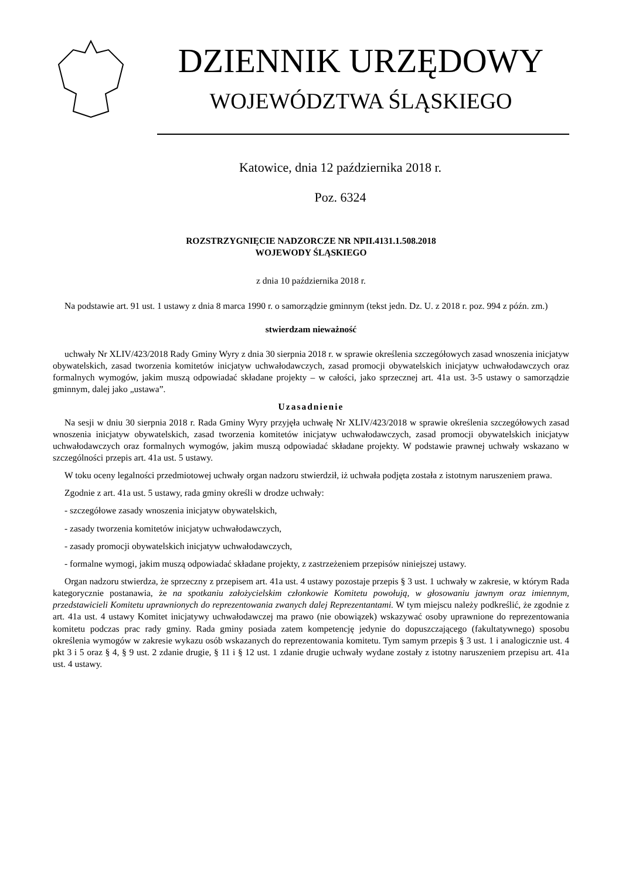DZIENNIK URZĘDOWY
WOJEWÓDZTWA ŚLĄSKIEGO
Katowice, dnia 12 października 2018 r.
Poz. 6324
ROZSTRZYGNIĘCIE NADZORCZE NR NPII.4131.1.508.2018
WOJEWODY ŚLĄSKIEGO
z dnia 10 października 2018 r.
Na podstawie art. 91 ust. 1 ustawy z dnia 8 marca 1990 r. o samorządzie gminnym (tekst jedn. Dz. U. z 2018 r. poz. 994 z późn. zm.)
stwierdzam nieważność
uchwały Nr XLIV/423/2018 Rady Gminy Wyry z dnia 30 sierpnia 2018 r. w sprawie określenia szczegółowych zasad wnoszenia inicjatyw obywatelskich, zasad tworzenia komitetów inicjatyw uchwałodawczych, zasad promocji obywatelskich inicjatyw uchwałodawczych oraz formalnych wymogów, jakim muszą odpowiadać składane projekty – w całości, jako sprzecznej art. 41a ust. 3-5 ustawy o samorządzie gminnym, dalej jako „ustawa”.
Uzasadnienie
Na sesji w dniu 30 sierpnia 2018 r. Rada Gminy Wyry przyjęła uchwałę Nr XLIV/423/2018 w sprawie określenia szczegółowych zasad wnoszenia inicjatyw obywatelskich, zasad tworzenia komitetów inicjatyw uchwałodawczych, zasad promocji obywatelskich inicjatyw uchwałodawczych oraz formalnych wymogów, jakim muszą odpowiadać składane projekty. W podstawie prawnej uchwały wskazano w szczególności przepis art. 41a ust. 5 ustawy.
W toku oceny legalności przedmiotowej uchwały organ nadzoru stwierdził, iż uchwała podjęta została z istotnym naruszeniem prawa.
Zgodnie z art. 41a ust. 5 ustawy, rada gminy określi w drodze uchwały:
- szczegółowe zasady wnoszenia inicjatyw obywatelskich,
- zasady tworzenia komitetów inicjatyw uchwałodawczych,
- zasady promocji obywatelskich inicjatyw uchwałodawczych,
- formalne wymogi, jakim muszą odpowiadać składane projekty, z zastrzeżeniem przepisów niniejszej ustawy.
Organ nadzoru stwierdza, że sprzeczny z przepisem art. 41a ust. 4 ustawy pozostaje przepis § 3 ust. 1 uchwały w zakresie, w którym Rada kategorycznie postanawia, że na spotkaniu założycielskim członkowie Komitetu powołują, w głosowaniu jawnym oraz imiennym, przedstawicieli Komitetu uprawnionych do reprezentowania zwanych dalej Reprezentantami. W tym miejscu należy podkreślić, że zgodnie z art. 41a ust. 4 ustawy Komitet inicjatywy uchwałodawczej ma prawo (nie obowiązek) wskazywać osoby uprawnione do reprezentowania komitetu podczas prac rady gminy. Rada gminy posiada zatem kompetencję jedynie do dopuszczającego (fakultatywnego) sposobu określenia wymogów w zakresie wykazu osób wskazanych do reprezentowania komitetu. Tym samym przepis § 3 ust. 1 i analogicznie ust. 4 pkt 3 i 5 oraz § 4, § 9 ust. 2 zdanie drugie, § 11 i § 12 ust. 1 zdanie drugie uchwały wydane zostały z istotny naruszeniem przepisu art. 41a ust. 4 ustawy.